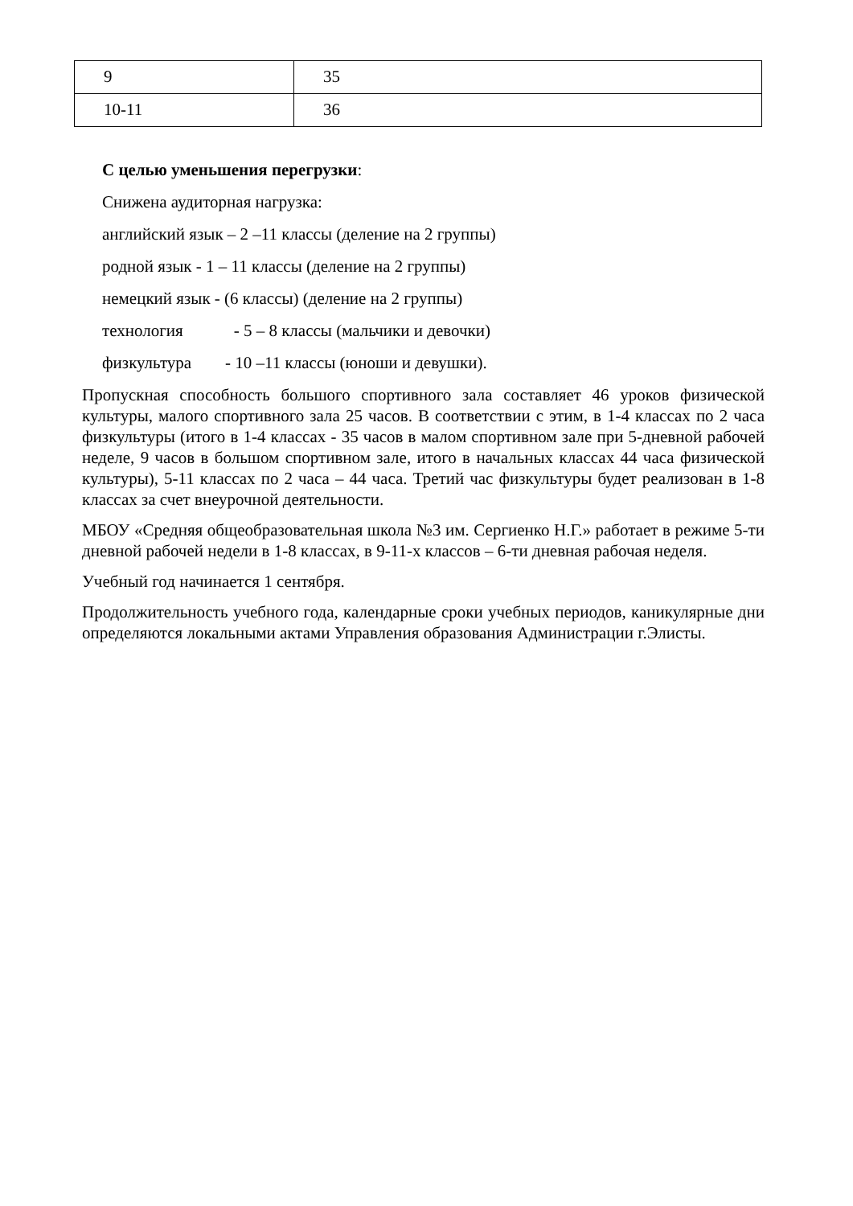| 9 | 35 |
| 10-11 | 36 |
С целью уменьшения перегрузки:
Снижена аудиторная нагрузка:
английский язык – 2 –11 классы (деление на 2 группы)
родной язык - 1 – 11 классы (деление на 2 группы)
немецкий язык - (6 классы) (деление на 2 группы)
технология - 5 – 8 классы (мальчики и девочки)
физкультура - 10 –11 классы (юноши и девушки).
Пропускная способность большого спортивного зала составляет 46 уроков физической культуры, малого спортивного зала 25 часов. В соответствии с этим, в 1-4 классах по 2 часа физкультуры (итого в 1-4 классах - 35 часов в малом спортивном зале при 5-дневной рабочей неделе, 9 часов в большом спортивном зале, итого в начальных классах 44 часа физической культуры), 5-11 классах по 2 часа – 44 часа. Третий час физкультуры будет реализован в 1-8 классах за счет внеурочной деятельности.
МБОУ «Средняя общеобразовательная школа №3 им. Сергиенко Н.Г.» работает в режиме 5-ти дневной рабочей недели в 1-8 классах, в 9-11-х классов – 6-ти дневная рабочая неделя.
Учебный год начинается 1 сентября.
Продолжительность учебного года, календарные сроки учебных периодов, каникулярные дни определяются локальными актами Управления образования Администрации г.Элисты.